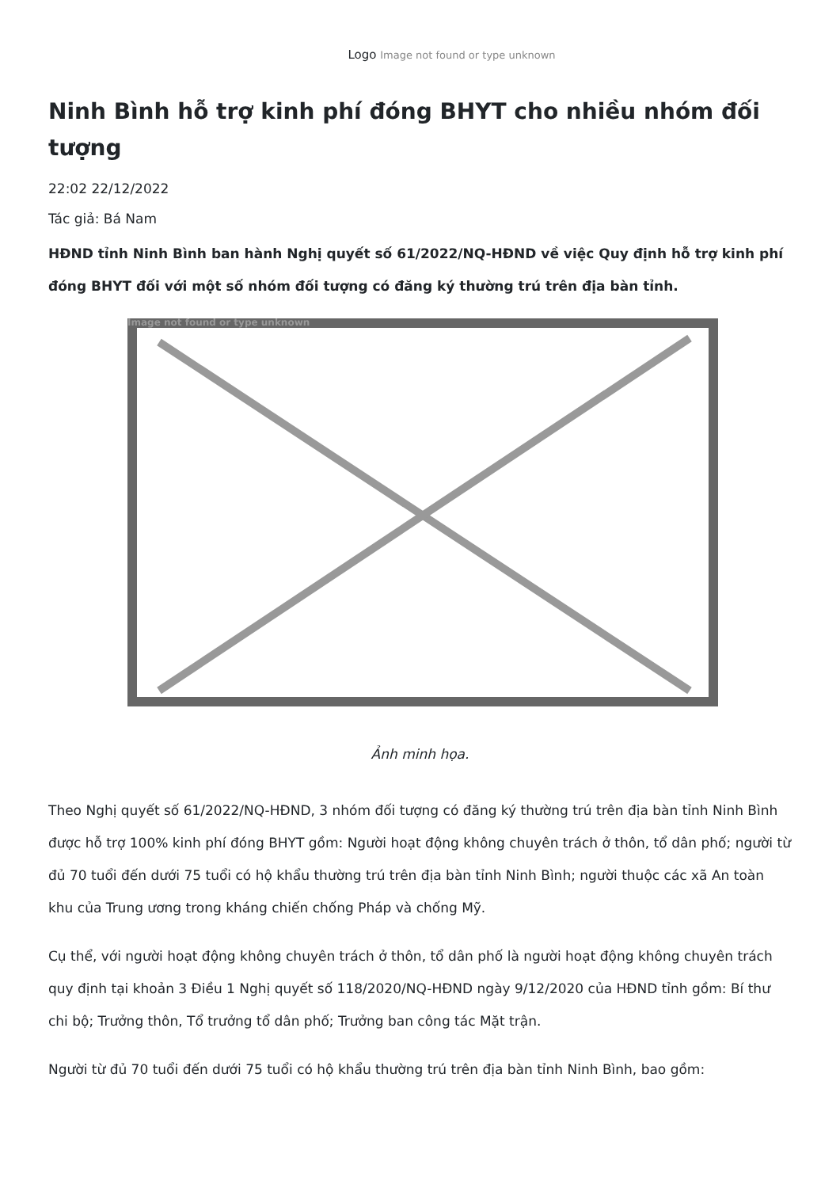Logo Image not found or type unknown
Ninh Bình hỗ trợ kinh phí đóng BHYT cho nhiều nhóm đối tượng
22:02 22/12/2022
Tác giả: Bá Nam
HĐND tỉnh Ninh Bình ban hành Nghị quyết số 61/2022/NQ-HĐND về việc Quy định hỗ trợ kinh phí đóng BHYT đối với một số nhóm đối tượng có đăng ký thường trú trên địa bàn tỉnh.
Image not found or type unknown
Ảnh minh họa.
Theo Nghị quyết số 61/2022/NQ-HĐND, 3 nhóm đối tượng có đăng ký thường trú trên địa bàn tỉnh Ninh Bình được hỗ trợ 100% kinh phí đóng BHYT gồm: Người hoạt động không chuyên trách ở thôn, tổ dân phố; người từ đủ 70 tuổi đến dưới 75 tuổi có hộ khẩu thường trú trên địa bàn tỉnh Ninh Bình; người thuộc các xã An toàn khu của Trung ương trong kháng chiến chống Pháp và chống Mỹ.
Cụ thể, với người hoạt động không chuyên trách ở thôn, tổ dân phố là người hoạt động không chuyên trách quy định tại khoản 3 Điều 1 Nghị quyết số 118/2020/NQ-HĐND ngày 9/12/2020 của HĐND tỉnh gồm: Bí thư chi bộ; Trưởng thôn, Tổ trưởng tổ dân phố; Trưởng ban công tác Mặt trận.
Người từ đủ 70 tuổi đến dưới 75 tuổi có hộ khẩu thường trú trên địa bàn tỉnh Ninh Bình, bao gồm: